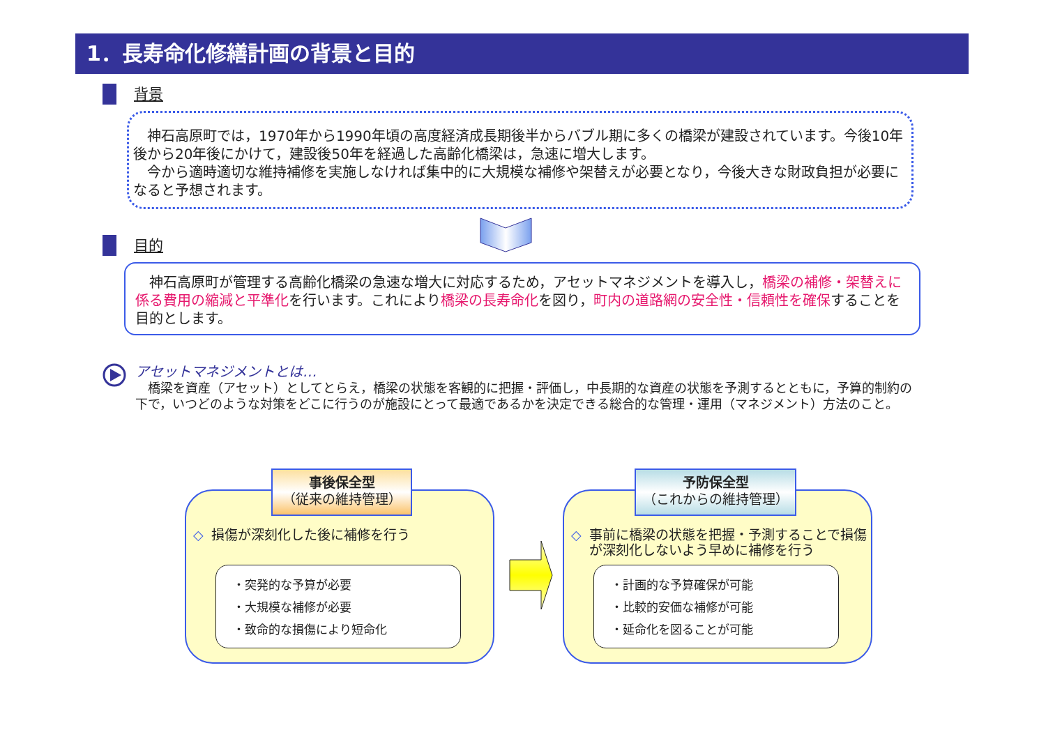1．長寿命化修繕計画の背景と目的
背景
　神石高原町では，1970年から1990年頃の高度経済成長期後半からバブル期に多くの橋梁が建設されています。今後10年後から20年後にかけて，建設後50年を経過した高齢化橋梁は，急速に増大します。
　今から適時適切な維持補修を実施しなければ集中的に大規模な補修や架替えが必要となり，今後大きな財政負担が必要になると予想されます。
目的
　神石高原町が管理する高齢化橋梁の急速な増大に対応するため，アセットマネジメントを導入し，橋梁の補修・架替えに係る費用の縮減と平準化を行います。これにより橋梁の長寿命化を図り，町内の道路網の安全性・信頼性を確保することを目的とします。
アセットマネジメントとは…
　橋梁を資産（アセット）としてとらえ，橋梁の状態を客観的に把握・評価し，中長期的な資産の状態を予測するとともに，予算的制約の下で，いつどのような対策をどこに行うのが施設にとって最適であるかを決定できる総合的な管理・運用（マネジメント）方法のこと。
損傷が深刻化した後に補修を行う
・突発的な予算が必要
・大規模な補修が必要
・致命的な損傷により短命化
事後保全型
（従来の維持管理）
事前に橋梁の状態を把握・予測することで損傷が深刻化しないよう早めに補修を行う
・計画的な予算確保が可能
・比較的安価な補修が可能
・延命化を図ることが可能
予防保全型
（これからの維持管理）